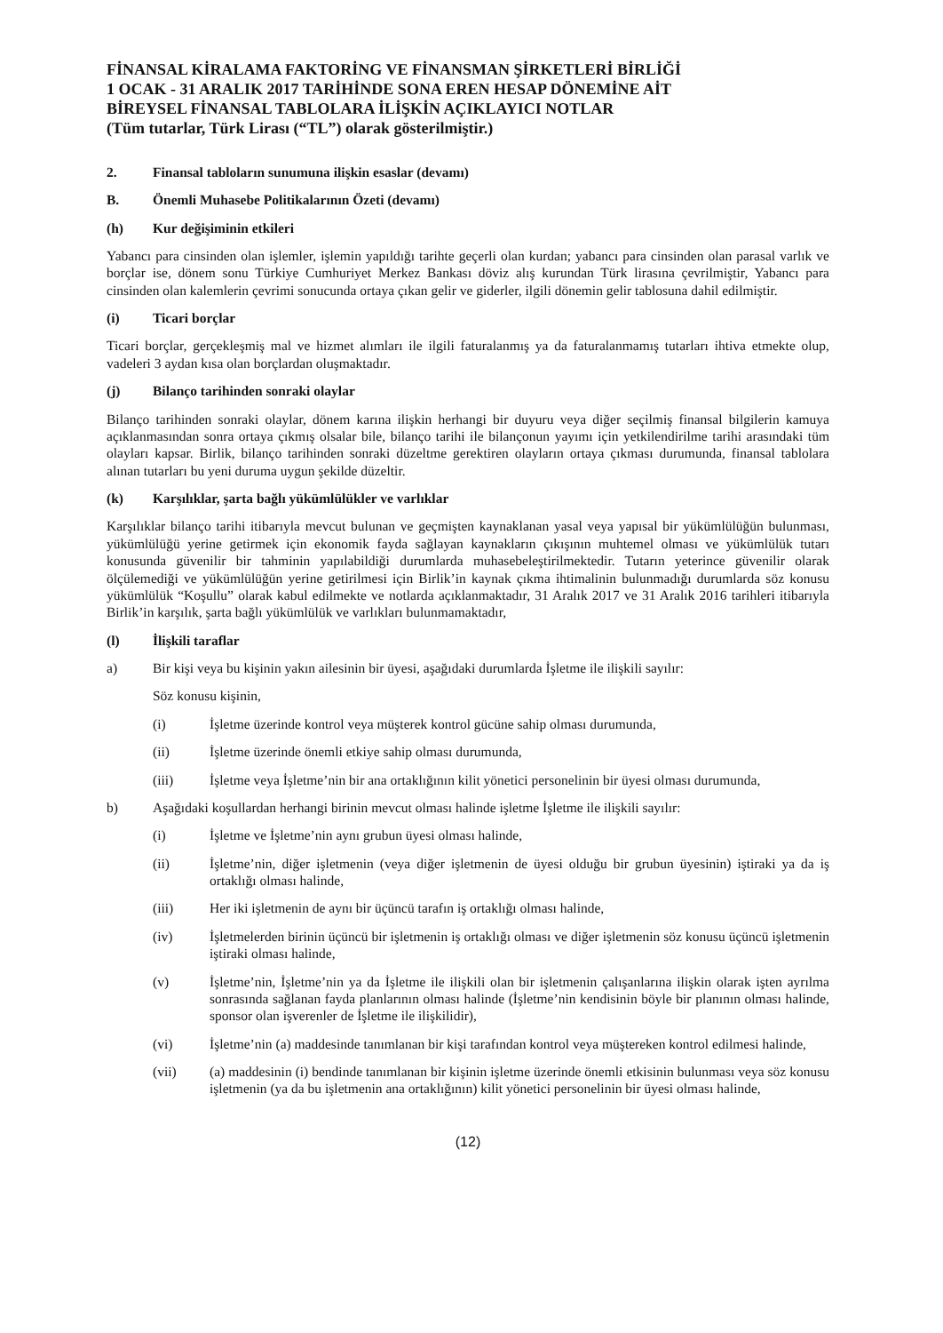FİNANSAL KİRALAMA FAKTORİNG VE FİNANSMAN ŞİRKETLERİ BİRLİĞİ
1 OCAK - 31 ARALIK 2017 TARİHİNDE SONA EREN HESAP DÖNEMİNE AİT
BİREYSEL FİNANSAL TABLOLARA İLİŞKİN AÇIKLAYICI NOTLAR
(Tüm tutarlar, Türk Lirası (“TL”) olarak gösterilmiştir.)
2. Finansal tabloların sunumuna ilişkin esaslar (devamı)
B. Önemli Muhasebe Politikalarının Özeti (devamı)
(h) Kur değişiminin etkileri
Yabancı para cinsinden olan işlemler, işlemin yapıldığı tarihte geçerli olan kurdan; yabancı para cinsinden olan parasal varlık ve borçlar ise, dönem sonu Türkiye Cumhuriyet Merkez Bankası döviz alış kurundan Türk lirasına çevrilmiştir, Yabancı para cinsinden olan kalemlerin çevrimi sonucunda ortaya çıkan gelir ve giderler, ilgili dönemin gelir tablosuna dahil edilmiştir.
(i) Ticari borçlar
Ticari borçlar, gerçekleşmiş mal ve hizmet alımları ile ilgili faturalanmış ya da faturalanmamış tutarları ihtiva etmekte olup, vadeleri 3 aydan kısa olan borçlardan oluşmaktadır.
(j) Bilanço tarihinden sonraki olaylar
Bilanço tarihinden sonraki olaylar, dönem karına ilişkin herhangi bir duyuru veya diğer seçilmiş finansal bilgilerin kamuya açıklanmasından sonra ortaya çıkmış olsalar bile, bilanço tarihi ile bilançonun yayımı için yetkilendirilme tarihi arasındaki tüm olayları kapsar. Birlik, bilanço tarihinden sonraki düzeltme gerektiren olayların ortaya çıkması durumunda, finansal tablolara alınan tutarları bu yeni duruma uygun şekilde düzeltir.
(k) Karşılıklar, şarta bağlı yükümlülükler ve varlıklar
Karşılıklar bilanço tarihi itibarıyla mevcut bulunan ve geçmişten kaynaklanan yasal veya yapısal bir yükümlülüğün bulunması, yükümlülüğü yerine getirmek için ekonomik fayda sağlayan kaynakların çıkışının muhtemel olması ve yükümlülük tutarı konusunda güvenilir bir tahminin yapılabildiği durumlarda muhasebeleştirilmektedir. Tutarın yeterince güvenilir olarak ölçülemediği ve yükümlülüğün yerine getirilmesi için Birlik’in kaynak çıkma ihtimalinin bulunmadığı durumlarda söz konusu yükümlülük “Koşullu” olarak kabul edilmekte ve notlarda açıklanmaktadır, 31 Aralık 2017 ve 31 Aralık 2016 tarihleri itibarıyla Birlik’in karşılık, şarta bağlı yükümlülük ve varlıkları bulunmamaktadır,
(l) İlişkili taraflar
a) Bir kişi veya bu kişinin yakın ailesinin bir üyesi, aşağıdaki durumlarda İşletme ile ilişkili sayılır:
Söz konusu kişinin,
(i) İşletme üzerinde kontrol veya müşterek kontrol gücüne sahip olması durumunda,
(ii) İşletme üzerinde önemli etkiye sahip olması durumunda,
(iii) İşletme veya İşletme’nin bir ana ortaklığının kilit yönetici personelinin bir üyesi olması durumunda,
b) Aşağıdaki koşullardan herhangi birinin mevcut olması halinde işletme İşletme ile ilişkili sayılır:
(i) İşletme ve İşletme’nin aynı grubun üyesi olması halinde,
(ii) İşletme’nin, diğer işletmenin (veya diğer işletmenin de üyesi olduğu bir grubun üyesinin) iştiraki ya da iş ortaklığı olması halinde,
(iii) Her iki işletmenin de aynı bir üçüncü tarafın iş ortaklığı olması halinde,
(iv) İşletmelerden birinin üçüncü bir işletmenin iş ortaklığı olması ve diğer işletmenin söz konusu üçüncü işletmenin iştiraki olması halinde,
(v) İşletme’nin, İşletme’nin ya da İşletme ile ilişkili olan bir işletmenin çalışanlarına ilişkin olarak işten ayrılma sonrasında sağlanan fayda planlarının olması halinde (İşletme’nin kendisinin böyle bir planının olması halinde, sponsor olan işverenler de İşletme ile ilişkilidir),
(vi) İşletme’nin (a) maddesinde tanımlanan bir kişi tarafından kontrol veya müştereken kontrol edilmesi halinde,
(vii) (a) maddesinin (i) bendinde tanımlanan bir kişinin işletme üzerinde önemli etkisinin bulunması veya söz konusu işletmenin (ya da bu işletmenin ana ortaklığının) kilit yönetici personelinin bir üyesi olması halinde,
(12)